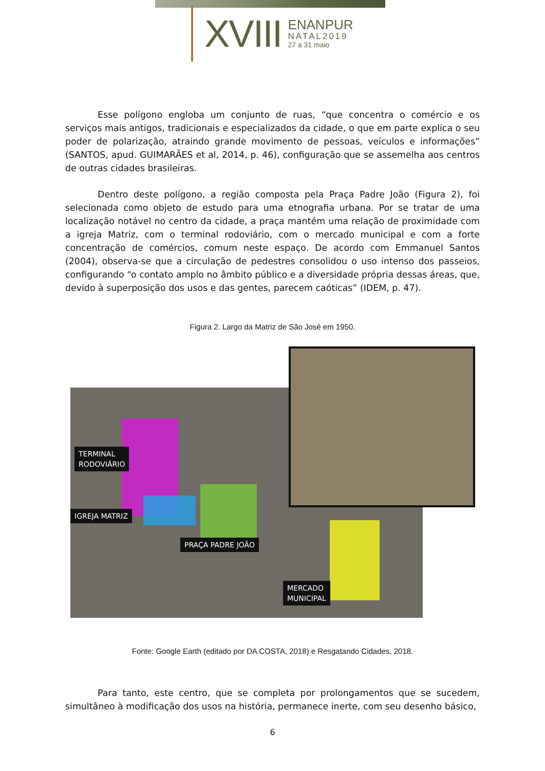XVIII
ENANPUR
NATAL2019
27 a 31 maio
Esse polígono engloba um conjunto de ruas, “que concentra o comércio e os serviços mais antigos, tradicionais e especializados da cidade, o que em parte explica o seu poder de polarização, atraindo grande movimento de pessoas, veículos e informações” (SANTOS, apud. GUIMARÃES et al, 2014, p. 46), configuração que se assemelha aos centros de outras cidades brasileiras.
Dentro deste polígono, a região composta pela Praça Padre João (Figura 2), foi selecionada como objeto de estudo para uma etnografia urbana. Por se tratar de uma localização notável no centro da cidade, a praça mantém uma relação de proximidade com a igreja Matriz, com o terminal rodoviário, com o mercado municipal e com a forte concentração de comércios, comum neste espaço. De acordo com Emmanuel Santos (2004), observa-se que a circulação de pedestres consolidou o uso intenso dos passeios, configurando “o contato amplo no âmbito público e a diversidade própria dessas áreas, que, devido à superposição dos usos e das gentes, parecem caóticas” (IDEM, p. 47).
Figura 2. Largo da Matriz de São José em 1950.
TERMINAL
RODOVIÁRIO
IGREJA MATRIZ
PRAÇA PADRE JOÃO
MERCADO
MUNICIPAL
Fonte: Google Earth (editado por DA COSTA, 2018) e Resgatando Cidades, 2018.
Para tanto, este centro, que se completa por prolongamentos que se sucedem, simultâneo à modificação dos usos na história, permanece inerte, com seu desenho básico,
6